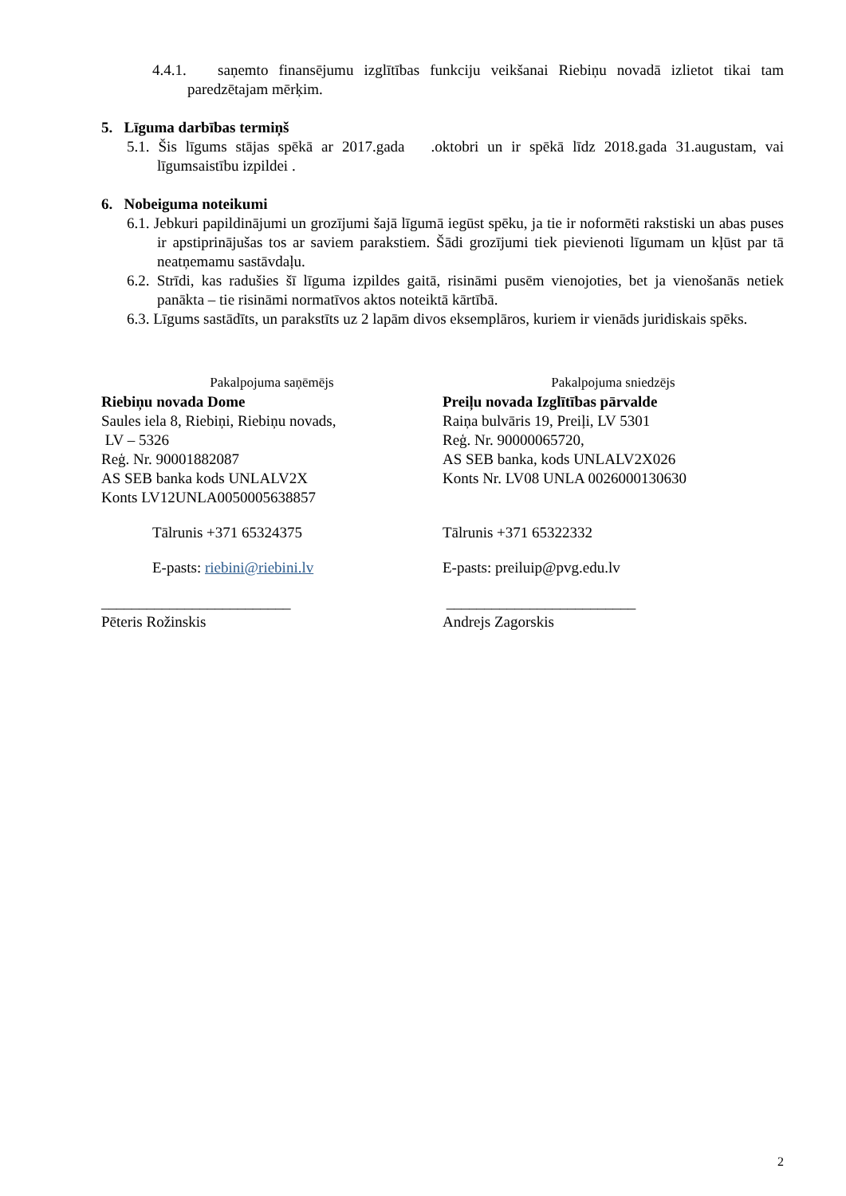4.4.1. saņemto finansējumu izglītības funkciju veikšanai Riebiņu novadā izlietot tikai tam paredzētajam mērķim.
5. Līguma darbības termiņš
5.1. Šis līgums stājas spēkā ar 2017.gada .oktobri un ir spēkā līdz 2018.gada 31.augustam, vai līgumsaistību izpildei .
6. Nobeiguma noteikumi
6.1. Jebkuri papildinājumi un grozījumi šajā līgumā iegūst spēku, ja tie ir noformēti rakstiski un abas puses ir apstiprinājušas tos ar saviem parakstiem. Šādi grozījumi tiek pievienoti līgumam un kļūst par tā neatņemamu sastāvdaļu.
6.2. Strīdi, kas radušies šī līguma izpildes gaitā, risināmi pusēm vienojoties, bet ja vienošanās netiek panākta – tie risināmi normatīvos aktos noteiktā kārtībā.
6.3. Līgums sastādīts, un parakstīts uz 2 lapām divos eksemplāros, kuriem ir vienāds juridiskais spēks.
Pakalpojuma saņēmējs
Riebiņu novada Dome
Saules iela 8, Riebiņi, Riebiņu novads,
LV – 5326
Reģ. Nr. 90001882087
AS SEB banka kods UNLALV2X
Konts LV12UNLA0050005638857
Tālrunis +371 65324375
E-pasts: riebini@riebini.lv
_________________________
Pēteris Rožinskis
Pakalpojuma sniedzējs
Preiļu novada Izglītības pārvalde
Raiņa bulvāris 19, Preiļi, LV 5301
Reģ. Nr. 90000065720,
AS SEB banka, kods UNLALV2X026
Konts Nr. LV08 UNLA 0026000130630
Tālrunis +371 65322332
E-pasts: preiluip@pvg.edu.lv
_________________________
Andrejs Zagorskis
2